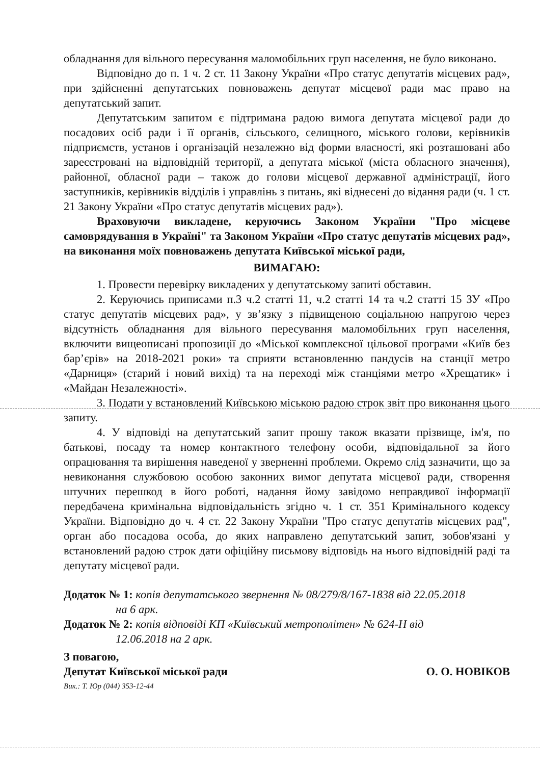обладнання для вільного пересування маломобільних груп населення, не було виконано.
Відповідно до п. 1 ч. 2 ст. 11 Закону України «Про статус депутатів місцевих рад», при здійсненні депутатських повноважень депутат місцевої ради має право на депутатський запит.
Депутатським запитом є підтримана радою вимога депутата місцевої ради до посадових осіб ради і її органів, сільського, селищного, міського голови, керівників підприємств, установ і організацій незалежно від форми власності, які розташовані або зареєстровані на відповідній території, а депутата міської (міста обласного значення), районної, обласної ради – також до голови місцевої державної адміністрації, його заступників, керівників відділів і управлінь з питань, які віднесені до відання ради (ч. 1 ст. 21 Закону України «Про статус депутатів місцевих рад»).
Враховуючи викладене, керуючись Законом України "Про місцеве самоврядування в Україні" та Законом України «Про статус депутатів місцевих рад», на виконання моїх повноважень депутата Київської міської ради,
ВИМАГАЮ:
1. Провести перевірку викладених у депутатському запиті обставин.
2. Керуючись приписами п.3 ч.2 статті 11, ч.2 статті 14 та ч.2 статті 15 ЗУ «Про статус депутатів місцевих рад», у зв’язку з підвищеною соціальною напругою через відсутність обладнання для вільного пересування маломобільних груп населення, включити вищеописані пропозиції до «Міської комплексної цільової програми «Київ без бар’єрів» на 2018-2021 роки» та сприяти встановленню пандусів на станції метро «Дарниця» (старий і новий вихід) та на переході між станціями метро «Хрещатик» і «Майдан Незалежності».
3. Подати у встановлений Київською міською радою строк звіт про виконання цього запиту.
4. У відповіді на депутатський запит прошу також вказати прізвище, ім'я, по батькові, посаду та номер контактного телефону особи, відповідальної за його опрацювання та вирішення наведеної у зверненні проблеми. Окремо слід зазначити, що за невиконання службовою особою законних вимог депутата місцевої ради, створення штучних перешкод в його роботі, надання йому завідомо неправдивої інформації передбачена кримінальна відповідальність згідно ч. 1 ст. 351 Кримінального кодексу України. Відповідно до ч. 4 ст. 22 Закону України "Про статус депутатів місцевих рад", орган або посадова особа, до яких направлено депутатський запит, зобов'язані у встановлений радою строк дати офіційну письмову відповідь на нього відповідній раді та депутату місцевої ради.
Додаток № 1: копія депутатського звернення № 08/279/8/167-1838 від 22.05.2018
на 6 арк.
Додаток № 2: копія відповіді КП «Київський метрополітен» № 624-Н від
12.06.2018 на 2 арк.
З повагою,
Депутат Київської міської ради О. О. НОВІКОВ
Вик.: Т. Юр (044) 353-12-44